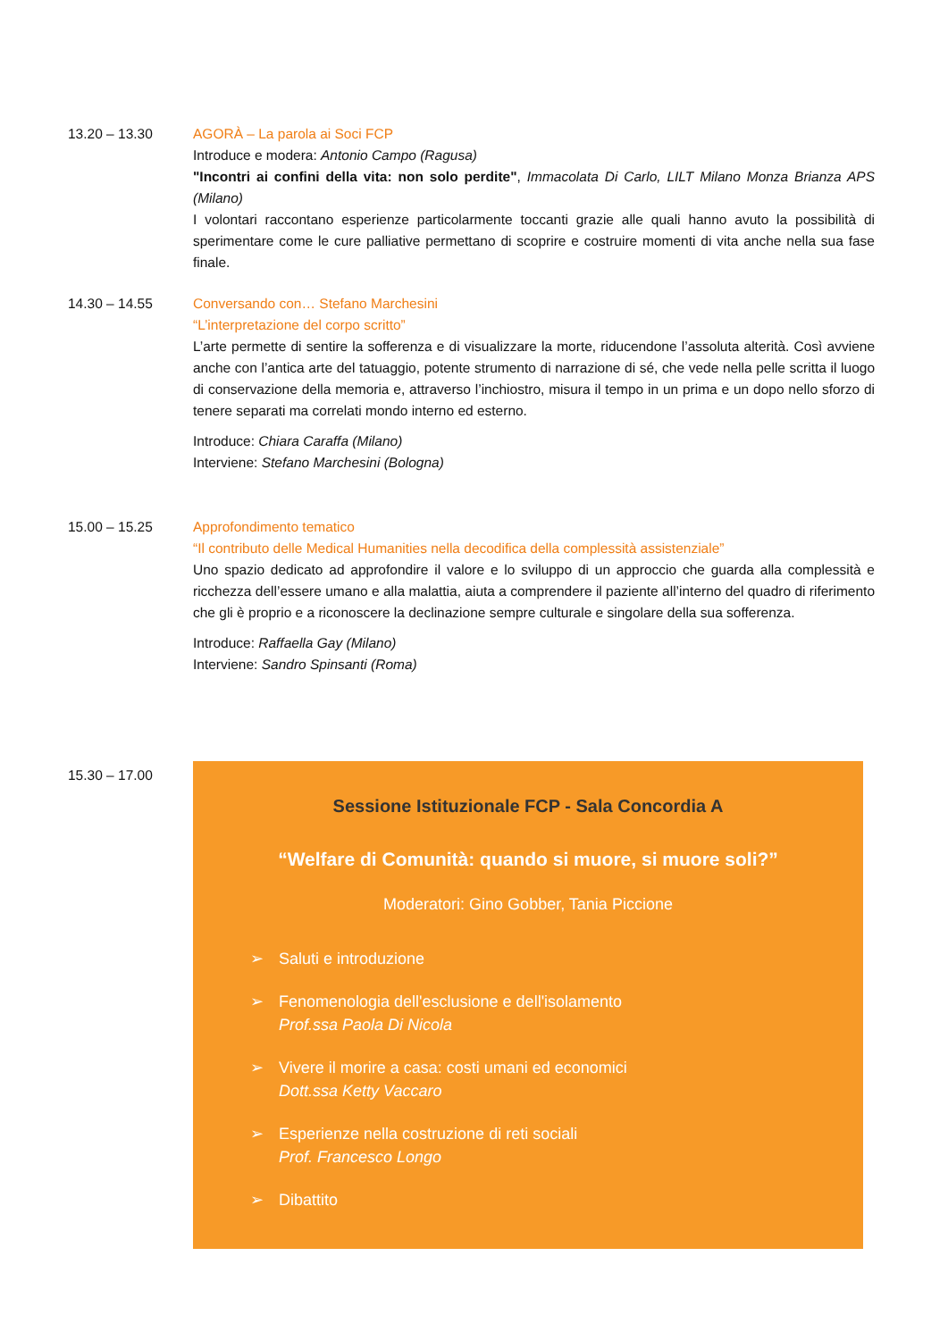13.20 – 13.30 AGORÀ – La parola ai Soci FCP
Introduce e modera: Antonio Campo (Ragusa)
"Incontri ai confini della vita: non solo perdite", Immacolata Di Carlo, LILT Milano Monza Brianza APS (Milano)
I volontari raccontano esperienze particolarmente toccanti grazie alle quali hanno avuto la possibilità di sperimentare come le cure palliative permettano di scoprire e costruire momenti di vita anche nella sua fase finale.
14.30 – 14.55 Conversando con… Stefano Marchesini
“L’interpretazione del corpo scritto”
L’arte permette di sentire la sofferenza e di visualizzare la morte, riducendone l’assoluta alterità. Così avviene anche con l’antica arte del tatuaggio, potente strumento di narrazione di sé, che vede nella pelle scritta il luogo di conservazione della memoria e, attraverso l’inchiostro, misura il tempo in un prima e un dopo nello sforzo di tenere separati ma correlati mondo interno ed esterno.
Introduce: Chiara Caraffa (Milano)
Interviene: Stefano Marchesini (Bologna)
15.00 – 15.25 Approfondimento tematico
“Il contributo delle Medical Humanities nella decodifica della complessità assistenziale”
Uno spazio dedicato ad approfondire il valore e lo sviluppo di un approccio che guarda alla complessità e ricchezza dell’essere umano e alla malattia, aiuta a comprendere il paziente all’interno del quadro di riferimento che gli è proprio e a riconoscere la declinazione sempre culturale e singolare della sua sofferenza.
Introduce: Raffaella Gay (Milano)
Interviene: Sandro Spinsanti (Roma)
15.30 – 17.00
Sessione Istituzionale FCP - Sala Concordia A
“Welfare di Comunità: quando si muore, si muore soli?”
Moderatori: Gino Gobber, Tania Piccione
➢ Saluti e introduzione
➢ Fenomenologia dell'esclusione e dell'isolamento
Prof.ssa Paola Di Nicola
➢ Vivere il morire a casa: costi umani ed economici
Dott.ssa Ketty Vaccaro
➢ Esperienze nella costruzione di reti sociali
Prof. Francesco Longo
➢ Dibattito